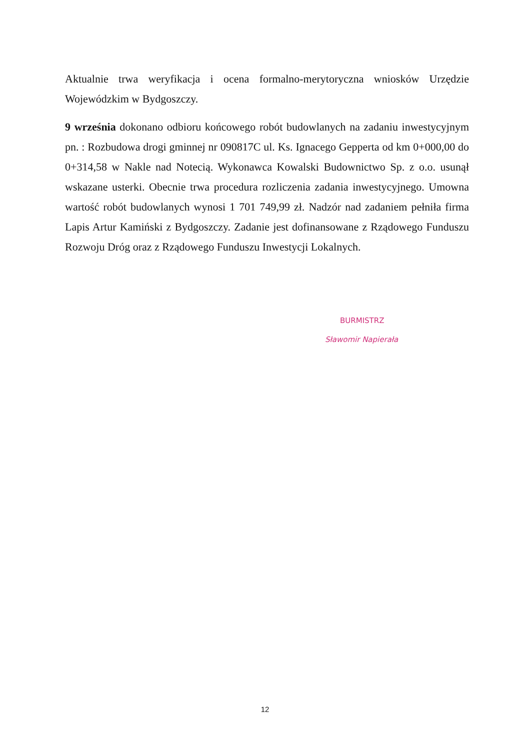Aktualnie trwa weryfikacja i ocena formalno-merytoryczna wniosków Urzędzie Wojewódzkim w Bydgoszczy.
9 września dokonano odbioru końcowego robót budowlanych na zadaniu inwestycyjnym pn. : Rozbudowa drogi gminnej nr 090817C ul. Ks. Ignacego Gepperta od km 0+000,00 do 0+314,58 w Nakle nad Notecią. Wykonawca Kowalski Budownictwo Sp. z o.o. usunął wskazane usterki. Obecnie trwa procedura rozliczenia zadania inwestycyjnego. Umowna wartość robót budowlanych wynosi 1 701 749,99 zł. Nadzór nad zadaniem pełniła firma Lapis Artur Kamiński z Bydgoszczy. Zadanie jest dofinansowane z Rządowego Funduszu Rozwoju Dróg oraz z Rządowego Funduszu Inwestycji Lokalnych.
BURMISTRZ
Sławomir Napierała
12